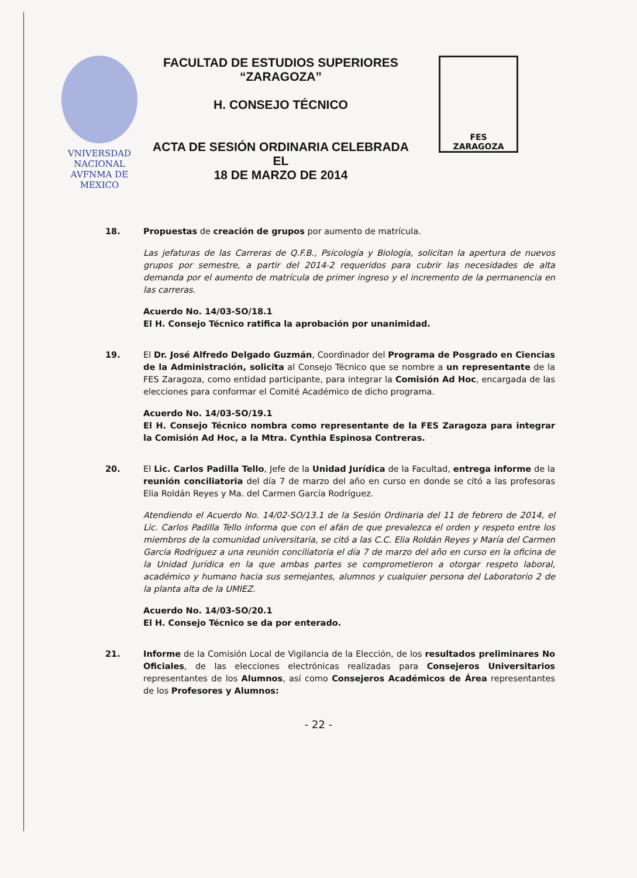VNIVERSDAD NACIONAL
AVFNMA DE
MEXICO
FACULTAD DE ESTUDIOS SUPERIORES
“ZARAGOZA”
H. CONSEJO TÉCNICO
ACTA DE SESIÓN ORDINARIA CELEBRADA EL
18 DE MARZO DE 2014
FES
ZARAGOZA
18. Propuestas de creación de grupos por aumento de matrícula.
Las jefaturas de las Carreras de Q.F.B., Psicología y Biología, solicitan la apertura de nuevos grupos por semestre, a partir del 2014-2 requeridos para cubrir las necesidades de alta demanda por el aumento de matrícula de primer ingreso y el incremento de la permanencia en las carreras.
Acuerdo No. 14/03-SO/18.1
El H. Consejo Técnico ratifica la aprobación por unanimidad.
19. El Dr. José Alfredo Delgado Guzmán, Coordinador del Programa de Posgrado en Ciencias de la Administración, solicita al Consejo Técnico que se nombre a un representante de la FES Zaragoza, como entidad participante, para integrar la Comisión Ad Hoc, encargada de las elecciones para conformar el Comité Académico de dicho programa.
Acuerdo No. 14/03-SO/19.1
El H. Consejo Técnico nombra como representante de la FES Zaragoza para integrar la Comisión Ad Hoc, a la Mtra. Cynthia Espinosa Contreras.
20. El Lic. Carlos Padilla Tello, Jefe de la Unidad Jurídica de la Facultad, entrega informe de la reunión conciliatoria del día 7 de marzo del año en curso en donde se citó a las profesoras Elia Roldán Reyes y Ma. del Carmen García Rodríguez.
Atendiendo el Acuerdo No. 14/02-SO/13.1 de la Sesión Ordinaria del 11 de febrero de 2014, el Lic. Carlos Padilla Tello informa que con el afán de que prevalezca el orden y respeto entre los miembros de la comunidad universitaria, se citó a las C.C. Elia Roldán Reyes y María del Carmen García Rodríguez a una reunión conciliatoria el día 7 de marzo del año en curso en la oficina de la Unidad Jurídica en la que ambas partes se comprometieron a otorgar respeto laboral, académico y humano hacia sus semejantes, alumnos y cualquier persona del Laboratorio 2 de la planta alta de la UMIEZ.
Acuerdo No. 14/03-SO/20.1
El H. Consejo Técnico se da por enterado.
21. Informe de la Comisión Local de Vigilancia de la Elección, de los resultados preliminares No Oficiales, de las elecciones electrónicas realizadas para Consejeros Universitarios representantes de los Alumnos, así como Consejeros Académicos de Área representantes de los Profesores y Alumnos:
- 22 -